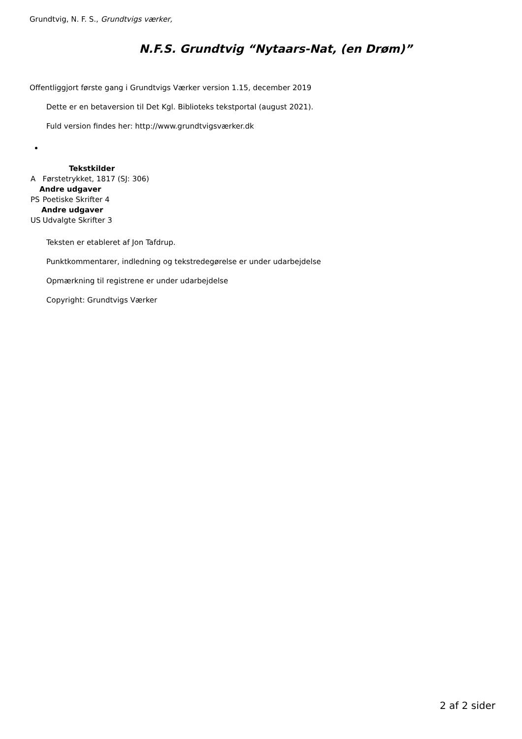Grundtvig, N. F. S., Grundtvigs værker,
N.F.S. Grundtvig “Nytaars-Nat, (en Drøm)”
Offentliggjort første gang i Grundtvigs Værker version 1.15, december 2019
Dette er en betaversion til Det Kgl. Biblioteks tekstportal (august 2021).
Fuld version findes her: http://www.grundtvigsværker.dk
| Tekstkilder | |
| --- | --- |
| A | Førstetrykket, 1817 (SJ: 306) |
| Andre udgaver | |
| PS | Poetiske Skrifter 4 |
| Andre udgaver | |
| US | Udvalgte Skrifter 3 |
Teksten er etableret af Jon Tafdrup.
Punktkommentarer, indledning og tekstredegørelse er under udarbejdelse
Opmærkning til registrene er under udarbejdelse
Copyright: Grundtvigs Værker
2 af 2 sider